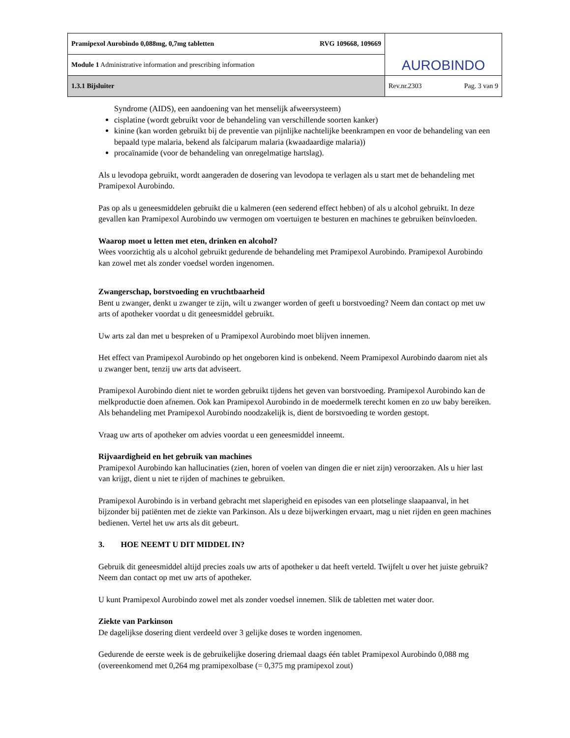| Pramipexol Aurobindo 0,088mg, 0,7mg tabletten RVG 109668, 109669 | AUROBINDO |
| Module 1 Administrative information and prescribing information | |
| 1.3.1 Bijsluiter | Rev.nr.2303 Pag. 3 van 9 |
Syndrome (AIDS), een aandoening van het menselijk afweersysteem)
cisplatine (wordt gebruikt voor de behandeling van verschillende soorten kanker)
kinine (kan worden gebruikt bij de preventie van pijnlijke nachtelijke beenkrampen en voor de behandeling van een bepaald type malaria, bekend als falciparum malaria (kwaadaardige malaria))
procaïnamide (voor de behandeling van onregelmatige hartslag).
Als u levodopa gebruikt, wordt aangeraden de dosering van levodopa te verlagen als u start met de behandeling met Pramipexol Aurobindo.
Pas op als u geneesmiddelen gebruikt die u kalmeren (een sederend effect hebben) of als u alcohol gebruikt. In deze gevallen kan Pramipexol Aurobindo uw vermogen om voertuigen te besturen en machines te gebruiken beïnvloeden.
Waarop moet u letten met eten, drinken en alcohol?
Wees voorzichtig als u alcohol gebruikt gedurende de behandeling met Pramipexol Aurobindo. Pramipexol Aurobindo kan zowel met als zonder voedsel worden ingenomen.
Zwangerschap, borstvoeding en vruchtbaarheid
Bent u zwanger, denkt u zwanger te zijn, wilt u zwanger worden of geeft u borstvoeding? Neem dan contact op met uw arts of apotheker voordat u dit geneesmiddel gebruikt.
Uw arts zal dan met u bespreken of u Pramipexol Aurobindo moet blijven innemen.
Het effect van Pramipexol Aurobindo op het ongeboren kind is onbekend. Neem Pramipexol Aurobindo daarom niet als u zwanger bent, tenzij uw arts dat adviseert.
Pramipexol Aurobindo dient niet te worden gebruikt tijdens het geven van borstvoeding. Pramipexol Aurobindo kan de melkproductie doen afnemen. Ook kan Pramipexol Aurobindo in de moedermelk terecht komen en zo uw baby bereiken. Als behandeling met Pramipexol Aurobindo noodzakelijk is, dient de borstvoeding te worden gestopt.
Vraag uw arts of apotheker om advies voordat u een geneesmiddel inneemt.
Rijvaardigheid en het gebruik van machines
Pramipexol Aurobindo kan hallucinaties (zien, horen of voelen van dingen die er niet zijn) veroorzaken. Als u hier last van krijgt, dient u niet te rijden of machines te gebruiken.
Pramipexol Aurobindo is in verband gebracht met slaperigheid en episodes van een plotselinge slaapaanval, in het bijzonder bij patiënten met de ziekte van Parkinson. Als u deze bijwerkingen ervaart, mag u niet rijden en geen machines bedienen. Vertel het uw arts als dit gebeurt.
3. HOE NEEMT U DIT MIDDEL IN?
Gebruik dit geneesmiddel altijd precies zoals uw arts of apotheker u dat heeft verteld. Twijfelt u over het juiste gebruik? Neem dan contact op met uw arts of apotheker.
U kunt Pramipexol Aurobindo zowel met als zonder voedsel innemen. Slik de tabletten met water door.
Ziekte van Parkinson
De dagelijkse dosering dient verdeeld over 3 gelijke doses te worden ingenomen.
Gedurende de eerste week is de gebruikelijke dosering driemaal daags één tablet Pramipexol Aurobindo 0,088 mg (overeenkomend met 0,264 mg pramipexolbase (= 0,375 mg pramipexol zout)